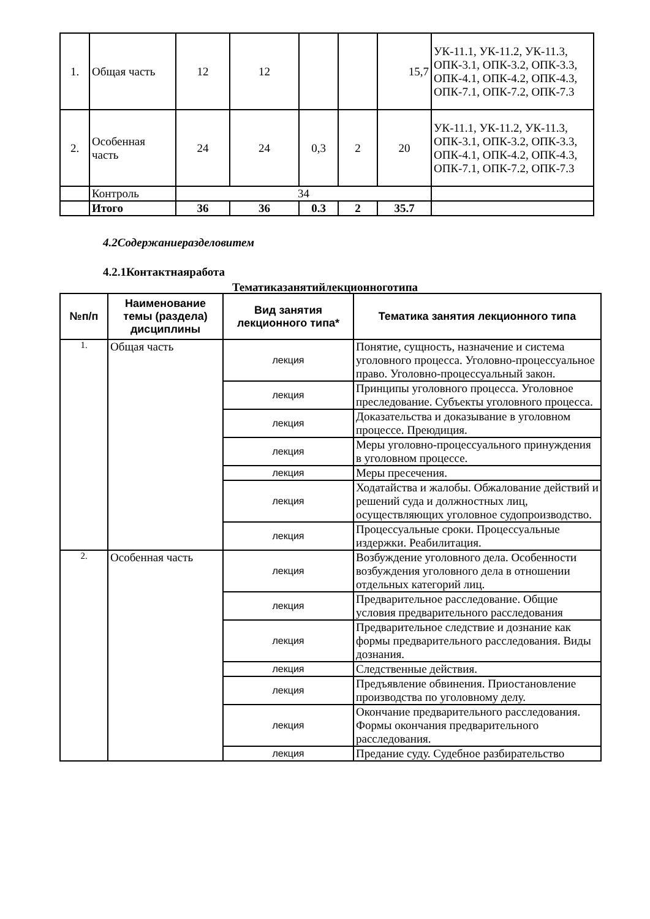| 1. | Общая часть | 12 | 12 | | | 15,7 | УК-11.1, УК-11.2, УК-11.3, ОПК-3.1, ОПК-3.2, ОПК-3.3, ОПК-4.1, ОПК-4.2, ОПК-4.3, ОПК-7.1, ОПК-7.2, ОПК-7.3 |
| 2. | Особенная часть | 24 | 24 | 0,3 | 2 | 20 | УК-11.1, УК-11.2, УК-11.3, ОПК-3.1, ОПК-3.2, ОПК-3.3, ОПК-4.1, ОПК-4.2, ОПК-4.3, ОПК-7.1, ОПК-7.2, ОПК-7.3 |
| | Контроль | 34 | | | | | |
| | Итого | 36 | 36 | 0.3 | 2 | 35.7 | |
4.2Содержаниеразделовитем
4.2.1Контактнаяработа
Тематиказанятийлекционноготипа
| №п/п | Наименование темы (раздела) дисциплины | Вид занятия лекционного типа* | Тематика занятия лекционного типа |
| --- | --- | --- | --- |
| 1. | Общая часть | лекция | Понятие, сущность, назначение и система уголовного процесса. Уголовно-процессуальное право. Уголовно-процессуальный закон. |
| | | лекция | Принципы уголовного процесса. Уголовное преследование. Субъекты уголовного процесса. |
| | | лекция | Доказательства и доказывание в уголовном процессе. Преюдиция. |
| | | лекция | Меры уголовно-процессуального принуждения в уголовном процессе. |
| | | лекция | Меры пресечения. |
| | | лекция | Ходатайства и жалобы. Обжалование действий и решений суда и должностных лиц, осуществляющих уголовное судопроизводство. |
| | | лекция | Процессуальные сроки. Процессуальные издержки. Реабилитация. |
| 2. | Особенная часть | лекция | Возбуждение уголовного дела. Особенности возбуждения уголовного дела в отношении отдельных категорий лиц. |
| | | лекция | Предварительное расследование. Общие условия предварительного расследования |
| | | лекция | Предварительное следствие и дознание как формы предварительного расследования. Виды дознания. |
| | | лекция | Следственные действия. |
| | | лекция | Предъявление обвинения. Приостановление производства по уголовному делу. |
| | | лекция | Окончание предварительного расследования. Формы окончания предварительного расследования. |
| | | лекция | Предание суду. Судебное разбирательство |